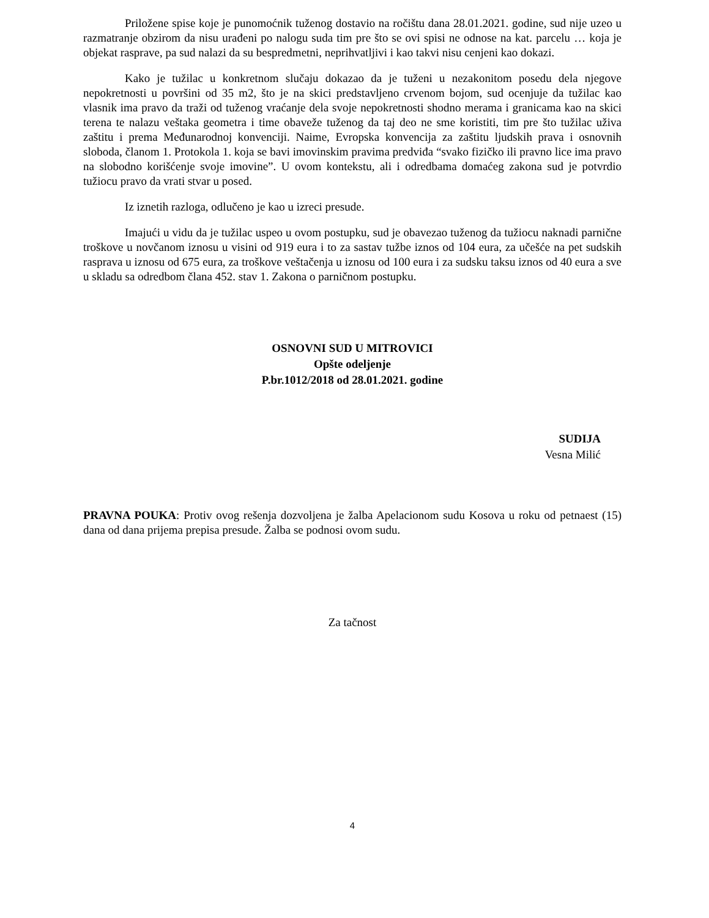Priložene spise koje je punomoćnik tuženog dostavio na ročištu dana 28.01.2021. godine, sud nije uzeo u razmatranje obzirom da nisu urađeni po nalogu suda tim pre što se ovi spisi ne odnose na kat. parcelu … koja je objekat rasprave, pa sud nalazi da su bespredmetni, neprihvatljivi i kao takvi nisu cenjeni kao dokazi.
Kako je tužilac u konkretnom slučaju dokazao da je tuženi u nezakonitom posedu dela njegove nepokretnosti u površini od 35 m2, što je na skici predstavljeno crvenom bojom, sud ocenjuje da tužilac kao vlasnik ima pravo da traži od tuženog vraćanje dela svoje nepokretnosti shodno merama i granicama kao na skici terena te nalazu veštaka geometra i time obaveže tuženog da taj deo ne sme koristiti, tim pre što tužilac uživa zaštitu i prema Međunarodnoj konvenciji. Naime, Evropska konvencija za zaštitu ljudskih prava i osnovnih sloboda, članom 1. Protokola 1. koja se bavi imovinskim pravima predviđa “svako fizičko ili pravno lice ima pravo na slobodno korišćenje svoje imovine”. U ovom kontekstu, ali i odredbama domaćeg zakona sud je potvrdio tužiocu pravo da vrati stvar u posed.
Iz iznetih razloga, odlučeno je kao u izreci presude.
Imajući u vidu da je tužilac uspeo u ovom postupku, sud je obavezao tuženog da tužiocu naknadi parnične troškove u novčanom iznosu u visini od 919 eura i to za sastav tužbe iznos od 104 eura, za učešće na pet sudskih rasprava u iznosu od 675 eura, za troškove veštačenja u iznosu od 100 eura i za sudsku taksu iznos od 40 eura a sve u skladu sa odredbom člana 452. stav 1. Zakona o parničnom postupku.
OSNOVNI SUD U MITROVICI
Opšte odeljenje
P.br.1012/2018 od 28.01.2021. godine
SUDIJA
Vesna Milić
PRAVNA POUKA: Protiv ovog rešenja dozvoljena je žalba Apelacionom sudu Kosova u roku od petnaest (15) dana od dana prijema prepisa presude. Žalba se podnosi ovom sudu.
Za tačnost
4